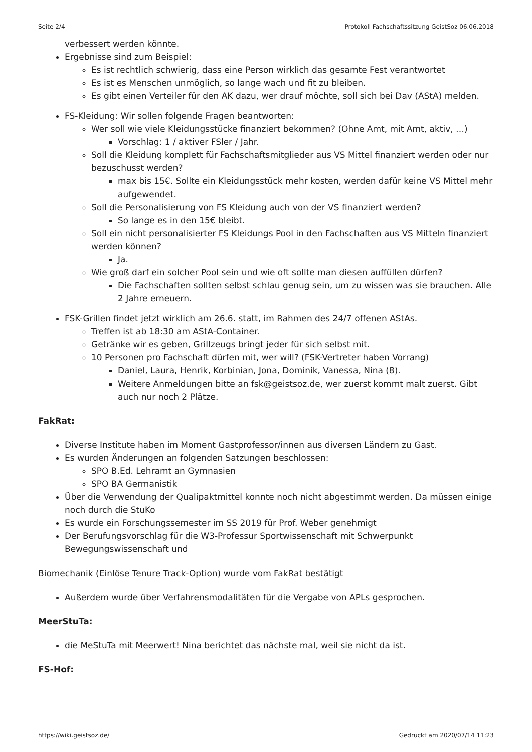Seite 2/4 Protokoll Fachschaftssitzung GeistSoz 06.06.2018
verbessert werden könnte.
Ergebnisse sind zum Beispiel:
Es ist rechtlich schwierig, dass eine Person wirklich das gesamte Fest verantwortet
Es ist es Menschen unmöglich, so lange wach und fit zu bleiben.
Es gibt einen Verteiler für den AK dazu, wer drauf möchte, soll sich bei Dav (AStA) melden.
FS-Kleidung: Wir sollen folgende Fragen beantworten:
Wer soll wie viele Kleidungsstücke finanziert bekommen? (Ohne Amt, mit Amt, aktiv, …)
Vorschlag: 1 / aktiver FSler / Jahr.
Soll die Kleidung komplett für Fachschaftsmitglieder aus VS Mittel finanziert werden oder nur bezuschusst werden?
max bis 15€. Sollte ein Kleidungsstück mehr kosten, werden dafür keine VS Mittel mehr aufgewendet.
Soll die Personalisierung von FS Kleidung auch von der VS finanziert werden?
So lange es in den 15€ bleibt.
Soll ein nicht personalisierter FS Kleidungs Pool in den Fachschaften aus VS Mitteln finanziert werden können?
Ja.
Wie groß darf ein solcher Pool sein und wie oft sollte man diesen auffüllen dürfen?
Die Fachschaften sollten selbst schlau genug sein, um zu wissen was sie brauchen. Alle 2 Jahre erneuern.
FSK-Grillen findet jetzt wirklich am 26.6. statt, im Rahmen des 24/7 offenen AStAs.
Treffen ist ab 18:30 am AStA-Container.
Getränke wir es geben, Grillzeugs bringt jeder für sich selbst mit.
10 Personen pro Fachschaft dürfen mit, wer will? (FSK-Vertreter haben Vorrang)
Daniel, Laura, Henrik, Korbinian, Jona, Dominik, Vanessa, Nina (8).
Weitere Anmeldungen bitte an fsk@geistsoz.de, wer zuerst kommt malt zuerst. Gibt auch nur noch 2 Plätze.
FakRat:
Diverse Institute haben im Moment Gastprofessor/innen aus diversen Ländern zu Gast.
Es wurden Änderungen an folgenden Satzungen beschlossen:
SPO B.Ed. Lehramt an Gymnasien
SPO BA Germanistik
Über die Verwendung der Qualipaktmittel konnte noch nicht abgestimmt werden. Da müssen einige noch durch die StuKo
Es wurde ein Forschungssemester im SS 2019 für Prof. Weber genehmigt
Der Berufungsvorschlag für die W3-Professur Sportwissenschaft mit Schwerpunkt Bewegungswissenschaft und
Biomechanik (Einlöse Tenure Track-Option) wurde vom FakRat bestätigt
Außerdem wurde über Verfahrensmodalitäten für die Vergabe von APLs gesprochen.
MeerStuTa:
die MeStuTa mit Meerwert! Nina berichtet das nächste mal, weil sie nicht da ist.
FS-Hof:
https://wiki.geistsoz.de/ Gedruckt am 2020/07/14 11:23